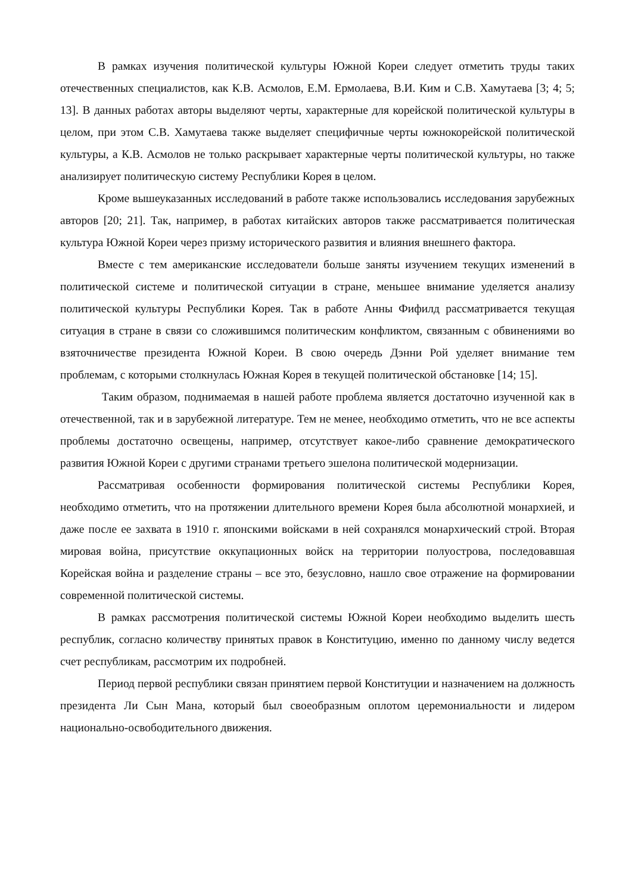В рамках изучения политической культуры Южной Кореи следует отметить труды таких отечественных специалистов, как К.В. Асмолов, Е.М. Ермолаева, В.И. Ким и С.В. Хамутаева [3; 4; 5; 13]. В данных работах авторы выделяют черты, характерные для корейской политической культуры в целом, при этом С.В. Хамутаева также выделяет специфичные черты южнокорейской политической культуры, а К.В. Асмолов не только раскрывает характерные черты политической культуры, но также анализирует политическую систему Республики Корея в целом.
Кроме вышеуказанных исследований в работе также использовались исследования зарубежных авторов [20; 21]. Так, например, в работах китайских авторов также рассматривается политическая культура Южной Кореи через призму исторического развития и влияния внешнего фактора.
Вместе с тем американские исследователи больше заняты изучением текущих изменений в политической системе и политической ситуации в стране, меньшее внимание уделяется анализу политической культуры Республики Корея. Так в работе Анны Фифилд рассматривается текущая ситуация в стране в связи со сложившимся политическим конфликтом, связанным с обвинениями во взяточничестве президента Южной Кореи. В свою очередь Дэнни Рой уделяет внимание тем проблемам, с которыми столкнулась Южная Корея в текущей политической обстановке [14; 15].
Таким образом, поднимаемая в нашей работе проблема является достаточно изученной как в отечественной, так и в зарубежной литературе. Тем не менее, необходимо отметить, что не все аспекты проблемы достаточно освещены, например, отсутствует какое-либо сравнение демократического развития Южной Кореи с другими странами третьего эшелона политической модернизации.
Рассматривая особенности формирования политической системы Республики Корея, необходимо отметить, что на протяжении длительного времени Корея была абсолютной монархией, и даже после ее захвата в 1910 г. японскими войсками в ней сохранялся монархический строй. Вторая мировая война, присутствие оккупационных войск на территории полуострова, последовавшая Корейская война и разделение страны – все это, безусловно, нашло свое отражение на формировании современной политической системы.
В рамках рассмотрения политической системы Южной Кореи необходимо выделить шесть республик, согласно количеству принятых правок в Конституцию, именно по данному числу ведется счет республикам, рассмотрим их подробней.
Период первой республики связан принятием первой Конституции и назначением на должность президента Ли Сын Мана, который был своеобразным оплотом церемониальности и лидером национально-освободительного движения.